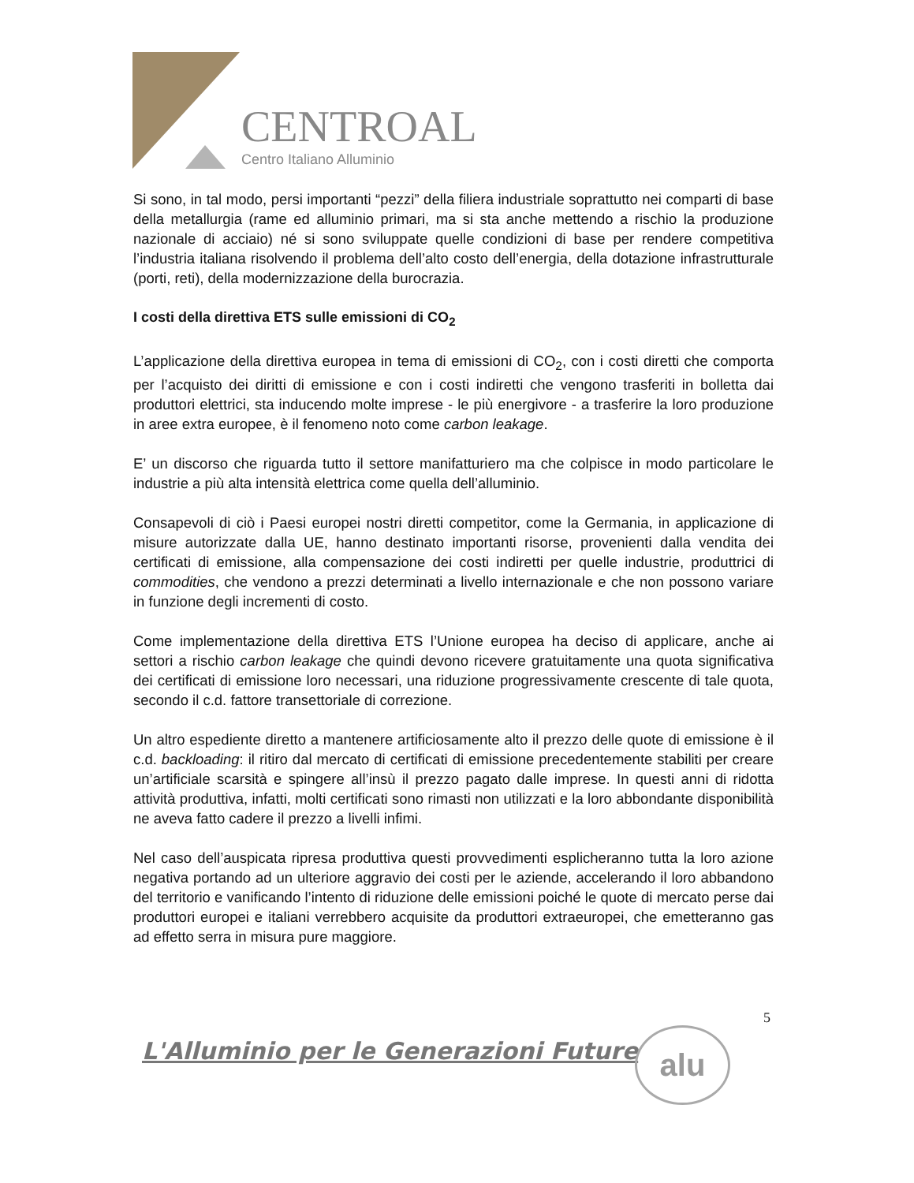CENTROAL
Centro Italiano Alluminio
Si sono, in tal modo, persi importanti “pezzi” della filiera industriale soprattutto nei comparti di base della metallurgia (rame ed alluminio primari, ma si sta anche mettendo a rischio la produzione nazionale di acciaio) né si sono sviluppate quelle condizioni di base per rendere competitiva l’industria italiana risolvendo il problema dell’alto costo dell’energia, della dotazione infrastrutturale (porti, reti), della modernizzazione della burocrazia.
I costi della direttiva ETS sulle emissioni di CO<sub>2</sub>
L’applicazione della direttiva europea in tema di emissioni di CO<sub>2</sub>, con i costi diretti che comporta per l’acquisto dei diritti di emissione e con i costi indiretti che vengono trasferiti in bolletta dai produttori elettrici, sta inducendo molte imprese - le più energivore - a trasferire la loro produzione in aree extra europee, è il fenomeno noto come carbon leakage.
E’ un discorso che riguarda tutto il settore manifatturiero ma che colpisce in modo particolare le industrie a più alta intensità elettrica come quella dell’alluminio.
Consapevoli di ciò i Paesi europei nostri diretti competitor, come la Germania, in applicazione di misure autorizzate dalla UE, hanno destinato importanti risorse, provenienti dalla vendita dei certificati di emissione, alla compensazione dei costi indiretti per quelle industrie, produttrici di commodities, che vendono a prezzi determinati a livello internazionale e che non possono variare in funzione degli incrementi di costo.
Come implementazione della direttiva ETS l’Unione europea ha deciso di applicare, anche ai settori a rischio carbon leakage che quindi devono ricevere gratuitamente una quota significativa dei certificati di emissione loro necessari, una riduzione progressivamente crescente di tale quota, secondo il c.d. fattore transettoriale di correzione.
Un altro espediente diretto a mantenere artificiosamente alto il prezzo delle quote di emissione è il c.d. backloading: il ritiro dal mercato di certificati di emissione precedentemente stabiliti per creare un’artificiale scarsità e spingere all’insù il prezzo pagato dalle imprese. In questi anni di ridotta attività produttiva, infatti, molti certificati sono rimasti non utilizzati e la loro abbondante disponibilità ne aveva fatto cadere il prezzo a livelli infimi.
Nel caso dell’auspicata ripresa produttiva questi provvedimenti esplicheranno tutta la loro azione negativa portando ad un ulteriore aggravio dei costi per le aziende, accelerando il loro abbandono del territorio e vanificando l’intento di riduzione delle emissioni poiché le quote di mercato perse dai produttori europei e italiani verrebbero acquisite da produttori extraeuropei, che emetteranno gas ad effetto serra in misura pure maggiore.
5
L'Alluminio per le Generazioni Future
alu